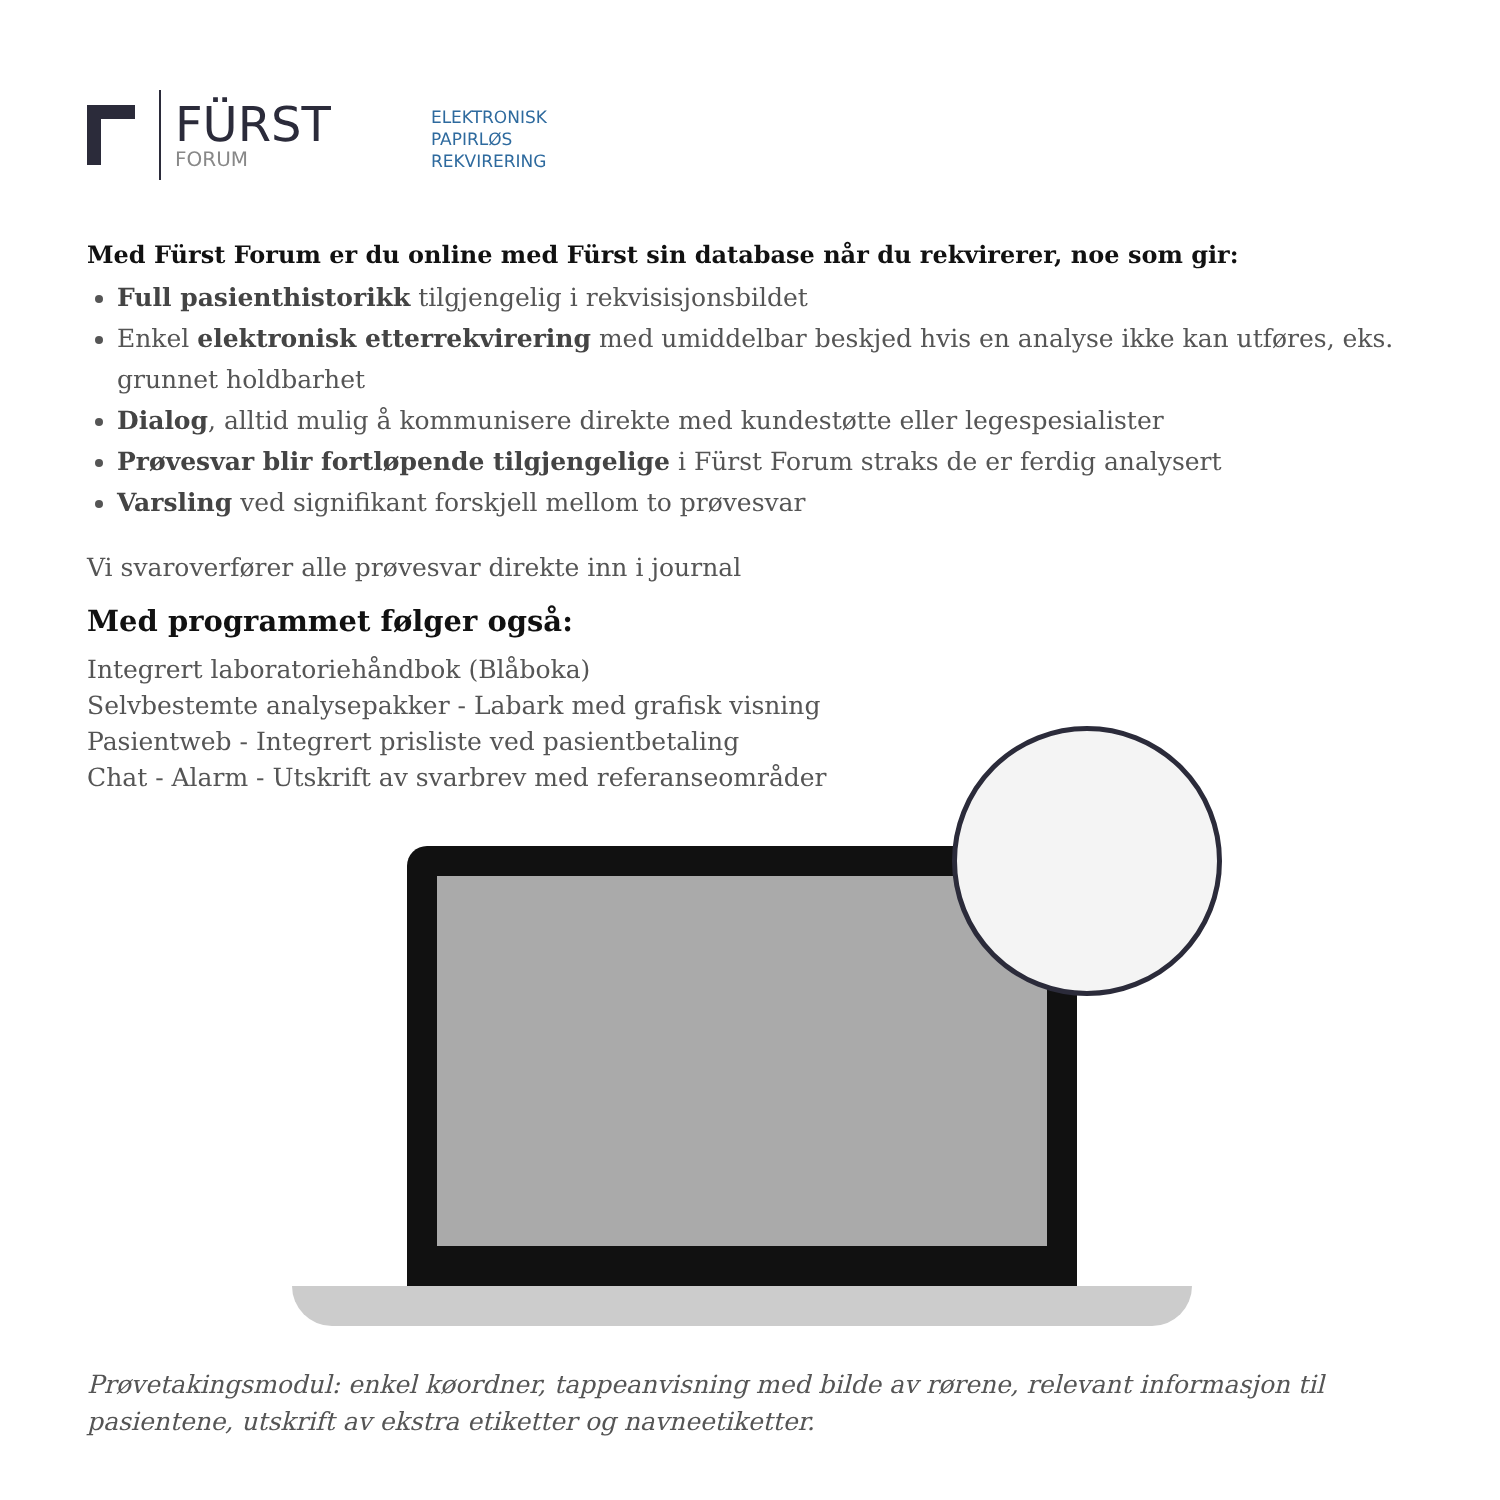FÜRST
FORUM
ELEKTRONISK
PAPIRLØS
REKVIRERING
Med Fürst Forum er du online med Fürst sin database når du rekvirerer, noe som gir:
Full pasienthistorikk tilgjengelig i rekvisisjonsbildet
Enkel elektronisk etterrekvirering med umiddelbar beskjed hvis en analyse ikke kan utføres, eks. grunnet holdbarhet
Dialog, alltid mulig å kommunisere direkte med kundestøtte eller legespesialister
Prøvesvar blir fortløpende tilgjengelige i Fürst Forum straks de er ferdig analysert
Varsling ved signifikant forskjell mellom to prøvesvar
Vi svaroverfører alle prøvesvar direkte inn i journal
Med programmet følger også:
Integrert laboratoriehåndbok (Blåboka)
Selvbestemte analysepakker - Labark med grafisk visning
Pasientweb - Integrert prisliste ved pasientbetaling
Chat - Alarm - Utskrift av svarbrev med referanseområder
Prøvetakingsmodul: enkel køordner, tappeanvisning med bilde av rørene, relevant informasjon til pasientene, utskrift av ekstra etiketter og navneetiketter.